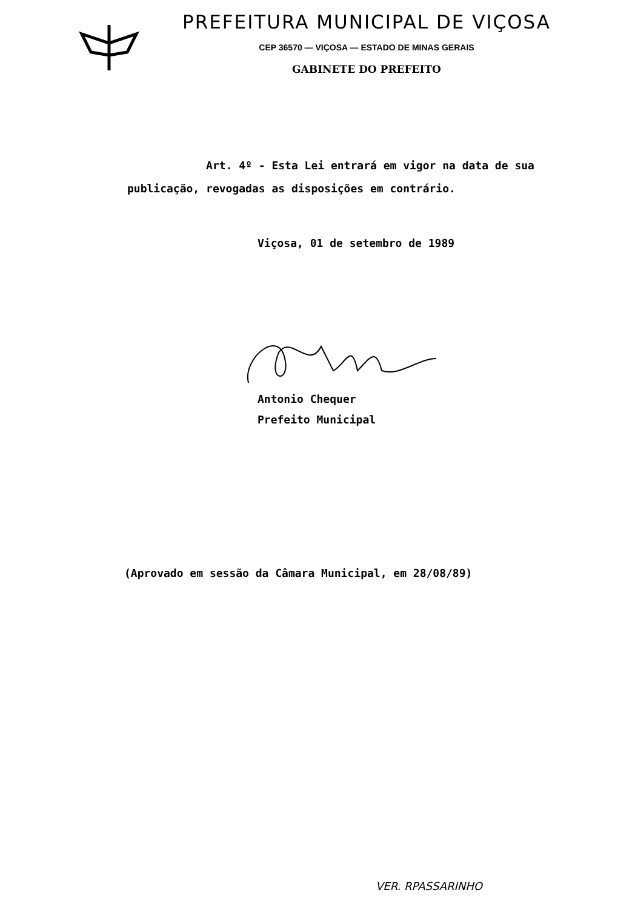PREFEITURA MUNICIPAL DE VIÇOSA
CEP 36570 — VIÇOSA — ESTADO DE MINAS GERAIS
GABINETE DO PREFEITO
Art. 4º - Esta Lei entrará em vigor na data de sua publicação, revogadas as disposições em contrário.
Viçosa, 01 de setembro de 1989
Antonio Chequer
Prefeito Municipal
(Aprovado em sessão da Câmara Municipal, em 28/08/89)
VER. RPASSARINHO